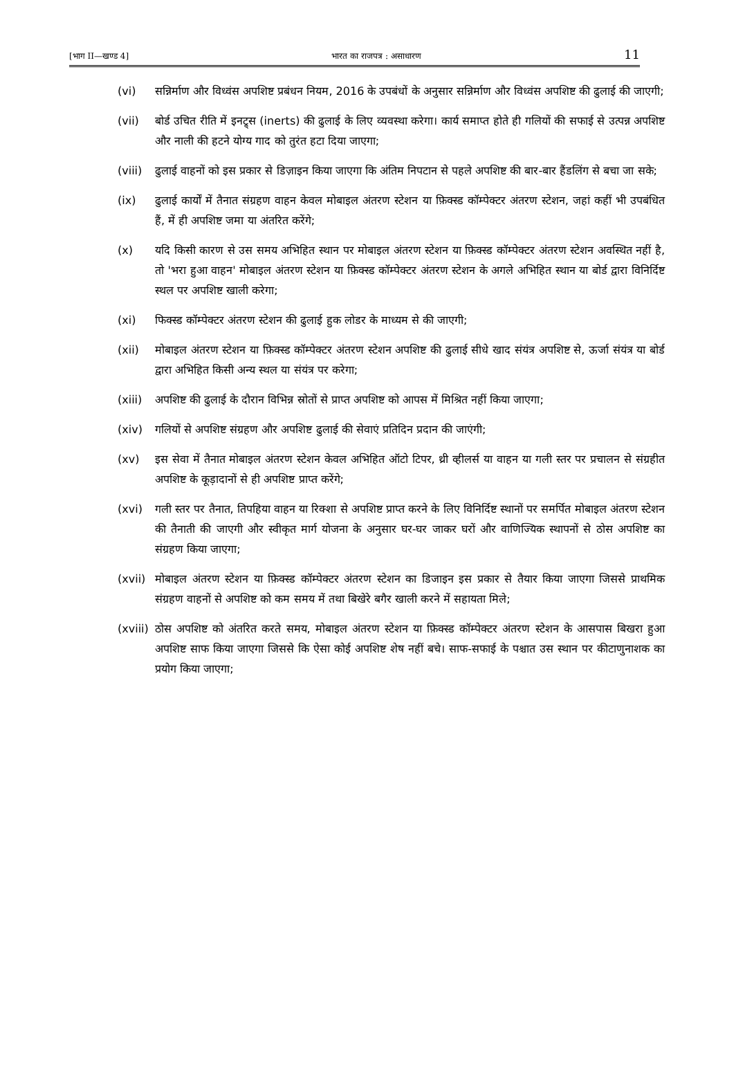[भाग II—खण्ड 4] भारत का राजपत्र : असाधारण 11
(vi) सन्निर्माण और विध्वंस अपशिष्ट प्रबंधन नियम, 2016 के उपबंधों के अनुसार सन्निर्माण और विध्वंस अपशिष्ट की ढुलाई की जाएगी;
(vii) बोर्ड उचित रीति में इनट्र्स (inerts) की ढुलाई के लिए व्यवस्था करेगा। कार्य समाप्त होते ही गलियों की सफाई से उत्पन्न अपशिष्ट और नाली की हटने योग्य गाद को तुरंत हटा दिया जाएगा;
(viii)
ढुलाई वाहनों को इस प्रकार से डिज़ाइन किया जाएगा कि अंतिम निपटान से पहले अपशिष्ट की बार-बार हैंडलिंग से बचा जा सके;
(ix) ढुलाई कार्यों में तैनात संग्रहण वाहन केवल मोबाइल अंतरण स्टेशन या फ़िक्स्ड कॉम्पेक्टर अंतरण स्टेशन, जहां कहीं भी उपबंधित हैं, में ही अपशिष्ट जमा या अंतरित करेंगे;
(x) यदि किसी कारण से उस समय अभिहित स्थान पर मोबाइल अंतरण स्टेशन या फ़िक्स्ड कॉम्पेक्टर अंतरण स्टेशन अवस्थित नहीं है, तो 'भरा हुआ वाहन' मोबाइल अंतरण स्टेशन या फ़िक्स्ड कॉम्पेक्टर अंतरण स्टेशन के अगले अभिहित स्थान या बोर्ड द्वारा विनिर्दिष्ट स्थल पर अपशिष्ट खाली करेगा;
(xi) फिक्स्ड कॉम्पेक्टर अंतरण स्टेशन की ढुलाई हुक लोडर के माध्यम से की जाएगी;
(xii) मोबाइल अंतरण स्टेशन या फ़िक्स्ड कॉम्पेक्टर अंतरण स्टेशन अपशिष्ट की ढुलाई सीधे खाद संयंत्र अपशिष्ट से, ऊर्जा संयंत्र या बोर्ड द्वारा अभिहित किसी अन्य स्थल या संयंत्र पर करेगा;
(xiii)
अपशिष्ट की ढुलाई के दौरान विभिन्न स्रोतों से प्राप्त अपशिष्ट को आपस में मिश्रित नहीं किया जाएगा;
(xiv) गलियों से अपशिष्ट संग्रहण और अपशिष्ट ढुलाई की सेवाएं प्रतिदिन प्रदान की जाएंगी;
(xv) इस सेवा में तैनात मोबाइल अंतरण स्टेशन केवल अभिहित ऑटो टिपर, थ्री व्हीलर्स या वाहन या गली स्तर पर प्रचालन से संग्रहीत अपशिष्ट के कूड़ादानों से ही अपशिष्ट प्राप्त करेंगे;
(xvi) गली स्तर पर तैनात, तिपहिया वाहन या रिक्शा से अपशिष्ट प्राप्त करने के लिए विनिर्दिष्ट स्थानों पर समर्पित मोबाइल अंतरण स्टेशन की तैनाती की जाएगी और स्वीकृत मार्ग योजना के अनुसार घर-घर जाकर घरों और वाणिज्यिक स्थापनों से ठोस अपशिष्ट का संग्रहण किया जाएगा;
(xvii)
मोबाइल अंतरण स्टेशन या फ़िक्स्ड कॉम्पेक्टर अंतरण स्टेशन का डिजाइन इस प्रकार से तैयार किया जाएगा जिससे प्राथमिक संग्रहण वाहनों से अपशिष्ट को कम समय में तथा बिखेरे बगैर खाली करने में सहायता मिले;
(xviii)
ठोस अपशिष्ट को अंतरित करते समय, मोबाइल अंतरण स्टेशन या फ़िक्स्ड कॉम्पेक्टर अंतरण स्टेशन के आसपास बिखरा हुआ अपशिष्ट साफ किया जाएगा जिससे कि ऐसा कोई अपशिष्ट शेष नहीं बचे। साफ-सफाई के पश्चात उस स्थान पर कीटाणुनाशक का प्रयोग किया जाएगा;